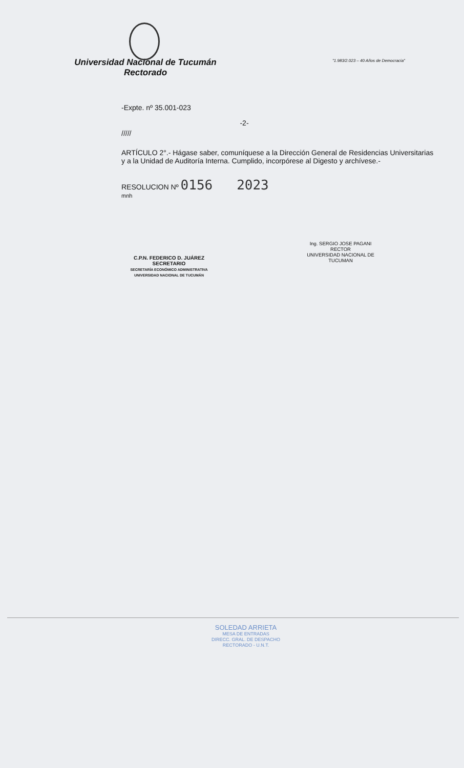Universidad Nacional de Tucumán
Rectorado
"1.983/2.023 – 40 Años de Democracia"
-Expte. nº 35.001-023
-2-
/////
ARTÍCULO 2°.- Hágase saber, comuníquese a la Dirección General de Residencias Universitarias y a la Unidad de Auditoría Interna. Cumplido, incorpórese al Digesto y archívese.-
RESOLUCION Nº 0156 2023
mnh
C.P.N. FEDERICO D. JUÁREZ
SECRETARIO
SECRETARÍA ECONÓMICO ADMINISTRATIVA
UNIVERSIDAD NACIONAL DE TUCUMÁN
Ing. SERGIO JOSE PAGANI
RECTOR
UNIVERSIDAD NACIONAL DE TUCUMAN
SOLEDAD ARRIETA
MESA DE ENTRADAS
DIRECC. GRAL. DE DESPACHO
RECTORADO - U.N.T.